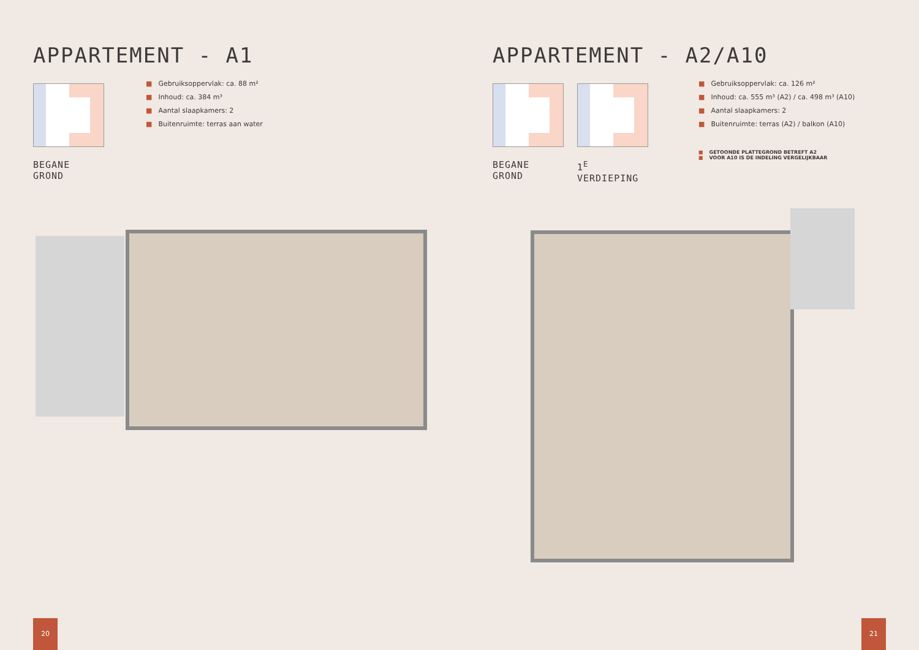APPARTEMENT - A1
BEGANE GROND
■ Gebruiksoppervlak: ca. 88 m²
■ Inhoud: ca. 384 m³
■ Aantal slaapkamers: 2
■ Buitenruimte: terras aan water
20
APPARTEMENT - A2/A10
BEGANE GROND
1<sup>E</sup> VERDIEPING
■ Gebruiksoppervlak: ca. 126 m²
■ Inhoud: ca. 555 m³ (A2) / ca. 498 m³ (A10)
■ Aantal slaapkamers: 2
■ Buitenruimte: terras (A2) / balkon (A10)
■ GETOONDE PLATTEGROND BETREFT A2
■ VOOR A10 IS DE INDELING VERGELIJKBAAR
21